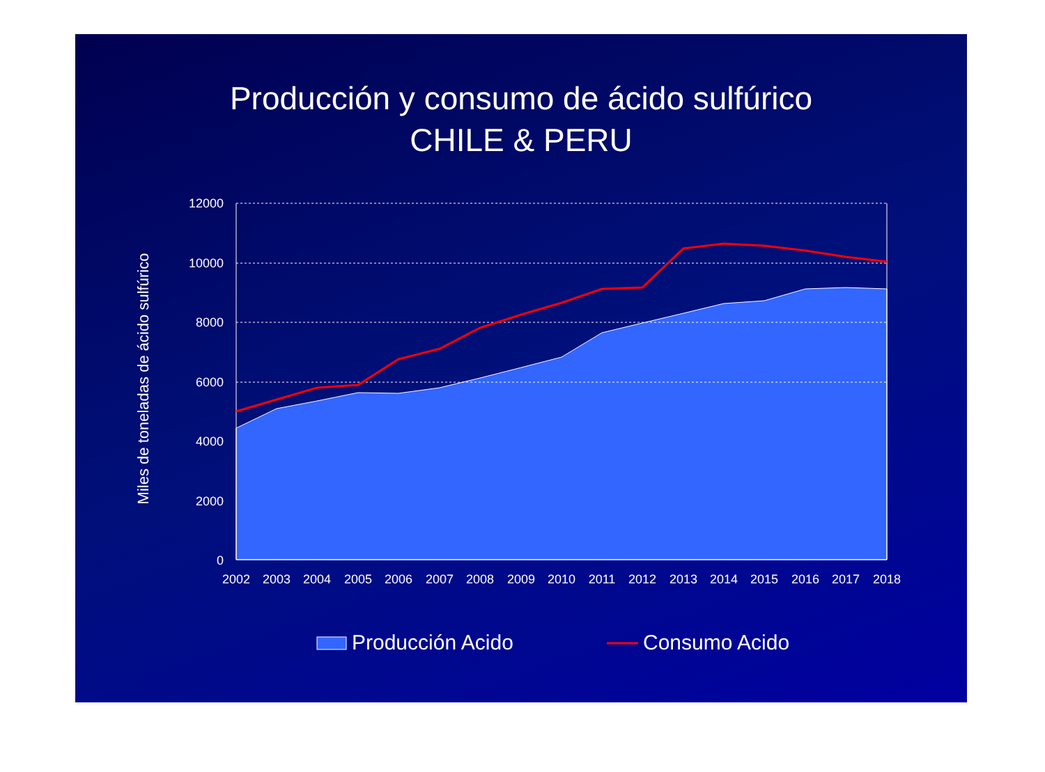Producción y consumo de ácido sulfúrico
CHILE & PERU
12000
10000
8000
6000
4000
2000
0
2002
2003
2004
2005
2006
2007
2008
2009
2010
2011
2012
2013
2014
2015
2016
2017
2018
Miles de toneladas de ácido sulfúrico
Producción Acido
Consumo Acido